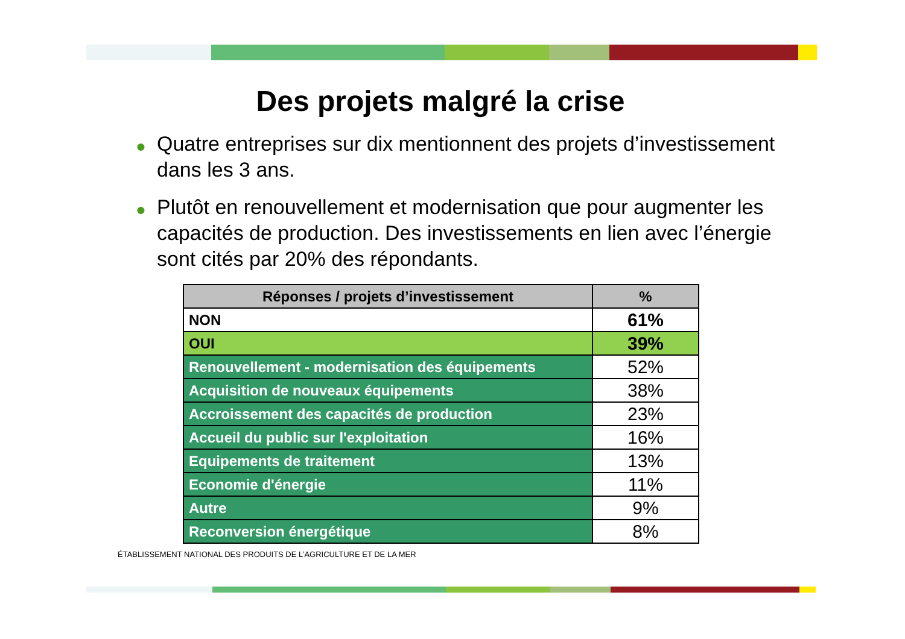Des projets malgré la crise
● Quatre entreprises sur dix mentionnent des projets d’investissement dans les 3 ans.
● Plutôt en renouvellement et modernisation que pour augmenter les capacités de production. Des investissements en lien avec l’énergie sont cités par 20% des répondants.
| Réponses / projets d’investissement | % |
| --- | --- |
| NON | 61% |
| OUI | 39% |
| Renouvellement - modernisation des équipements | 52% |
| Acquisition de nouveaux équipements | 38% |
| Accroissement des capacités de production | 23% |
| Accueil du public sur l'exploitation | 16% |
| Equipements de traitement | 13% |
| Economie d'énergie | 11% |
| Autre | 9% |
| Reconversion énergétique | 8% |
ÉTABLISSEMENT NATIONAL DES PRODUITS DE L’AGRICULTURE ET DE LA MER